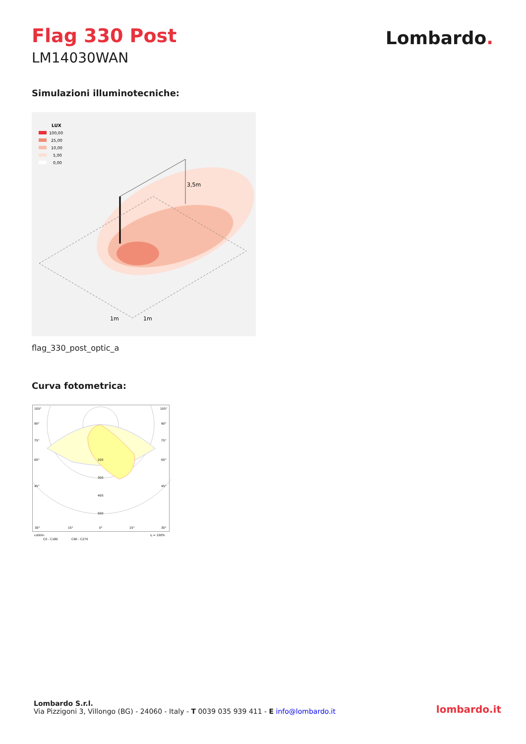Flag 330 Post
LM14030WAN
Lombardo.
Simulazioni illuminotecniche:
LUX
100,00
25,00
10,00
5,00
0,00
3,5m
1m
1m
flag_330_post_optic_a
Curva fotometrica:
105°
105°
90°
90°
75°
75°
60°
60°
45°
45°
200
300
400
500
30°
15°
0°
15°
30°
cd/klm
η = 100%
C0 - C180
C90 - C270
Lombardo S.r.l.
Via Pizzigoni 3, Villongo (BG) - 24060 - Italy - T 0039 035 939 411 - E info@lombardo.it
lombardo.it